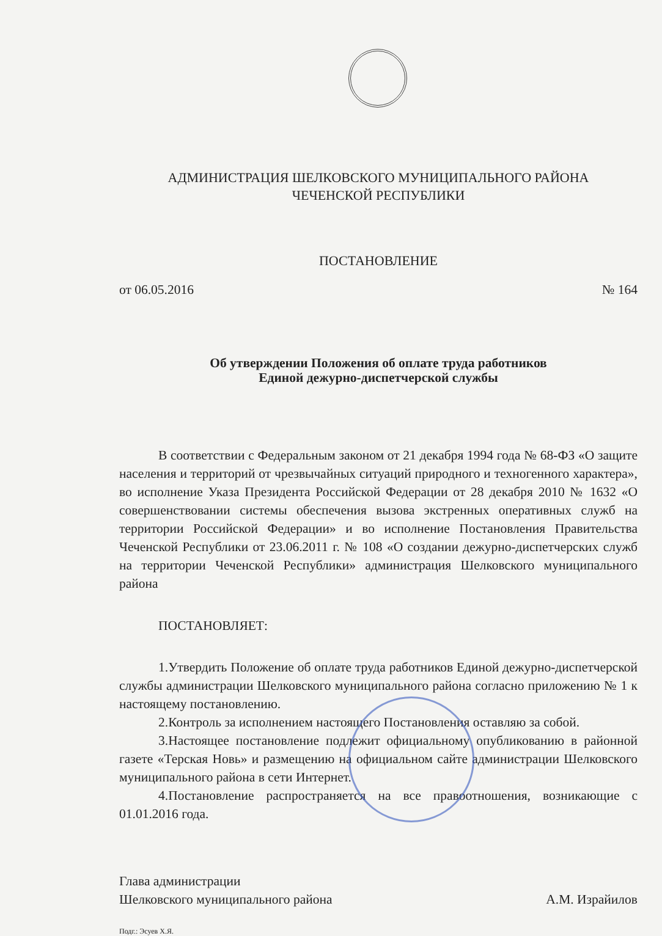АДМИНИСТРАЦИЯ ШЕЛКОВСКОГО МУНИЦИПАЛЬНОГО РАЙОНА
ЧЕЧЕНСКОЙ РЕСПУБЛИКИ
ПОСТАНОВЛЕНИЕ
от 06.05.2016 № 164
Об утверждении Положения об оплате труда работников
Единой дежурно-диспетчерской службы
В соответствии с Федеральным законом от 21 декабря 1994 года № 68-ФЗ «О защите населения и территорий от чрезвычайных ситуаций природного и техногенного характера», во исполнение Указа Президента Российской Федерации от 28 декабря 2010 № 1632 «О совершенствовании системы обеспечения вызова экстренных оперативных служб на территории Российской Федерации» и во исполнение Постановления Правительства Чеченской Республики от 23.06.2011 г. № 108 «О создании дежурно-диспетчерских служб на территории Чеченской Республики» администрация Шелковского муниципального района
ПОСТАНОВЛЯЕТ:
1.Утвердить Положение об оплате труда работников Единой дежурно-диспетчерской службы администрации Шелковского муниципального района согласно приложению № 1 к настоящему постановлению.
2.Контроль за исполнением настоящего Постановления оставляю за собой.
3.Настоящее постановление подлежит официальному опубликованию в районной газете «Терская Новь» и размещению на официальном сайте администрации Шелковского муниципального района в сети Интернет.
4.Постановление распространяется на все правоотношения, возникающие с 01.01.2016 года.
Глава администрации
Шелковского муниципального района
А.М. Израйилов
Подг.: Эсуев Х.Я.